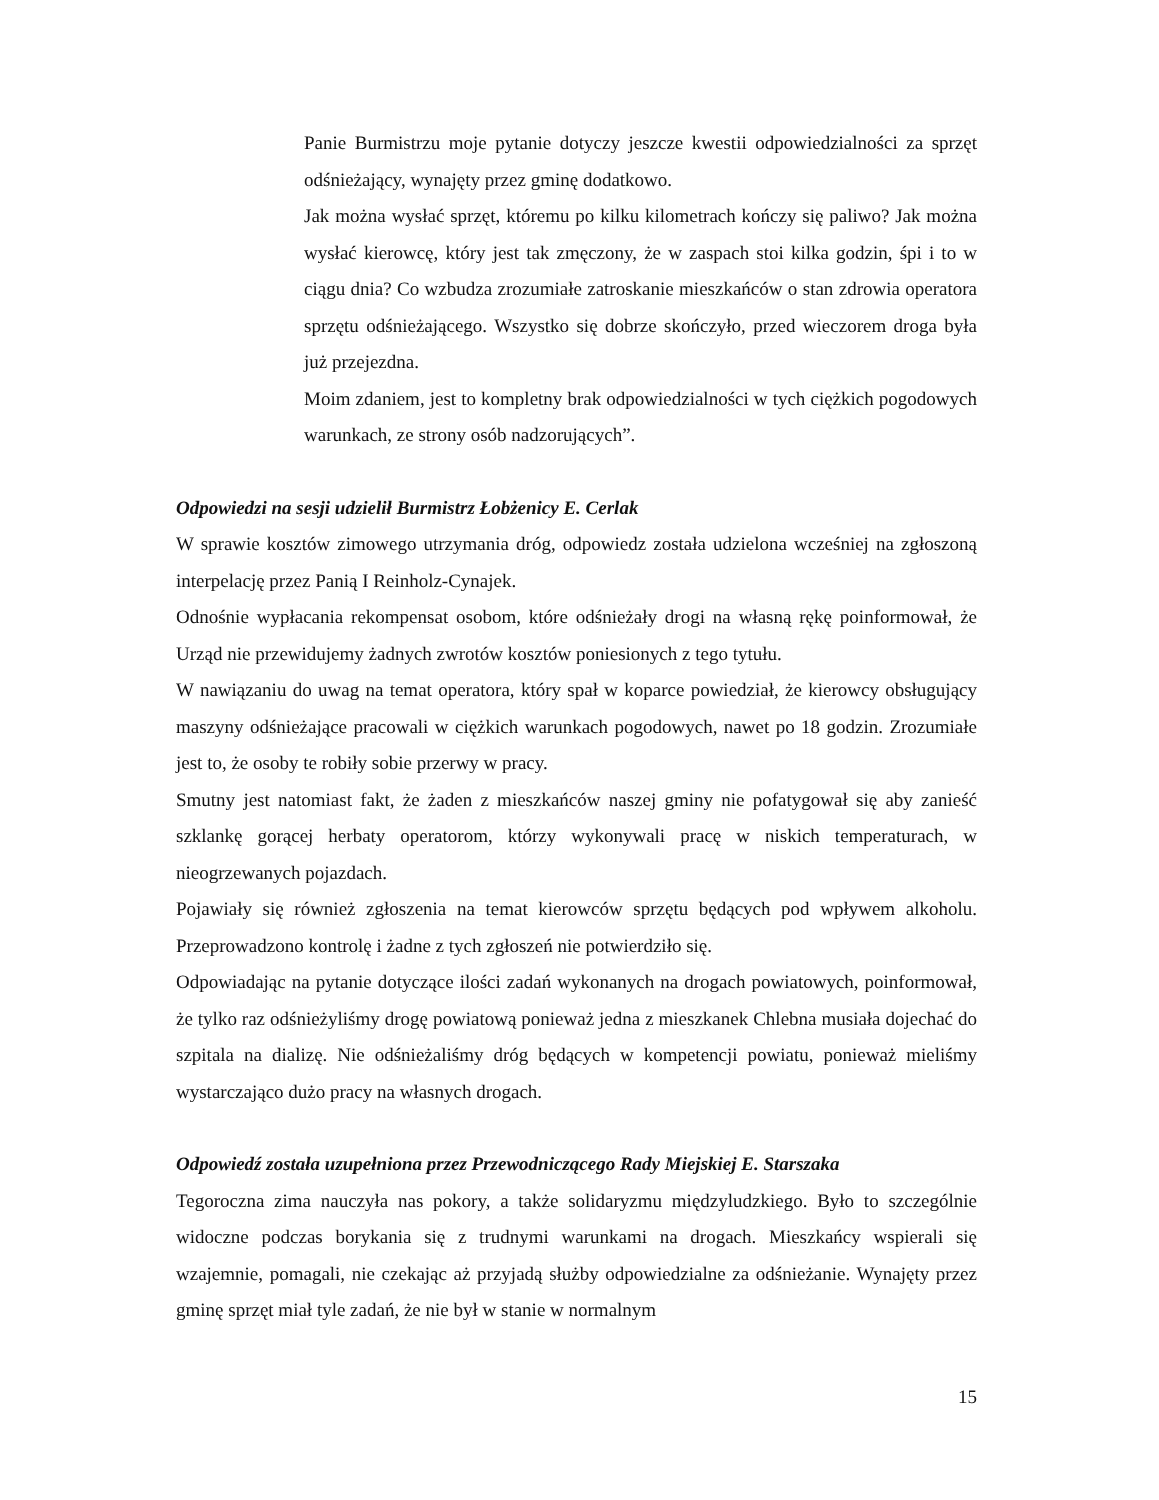Panie Burmistrzu moje pytanie dotyczy jeszcze kwestii odpowiedzialności za sprzęt odśnieżający, wynajęty przez gminę dodatkowo.
Jak można wysłać sprzęt, któremu po kilku kilometrach kończy się paliwo? Jak można wysłać kierowcę, który jest tak zmęczony, że w zaspach stoi kilka godzin, śpi i to w ciągu dnia? Co wzbudza zrozumiałe zatroskanie mieszkańców o stan zdrowia operatora sprzętu odśnieżającego. Wszystko się dobrze skończyło, przed wieczorem droga była już przejezdna.
Moim zdaniem, jest to kompletny brak odpowiedzialności w tych ciężkich pogodowych warunkach, ze strony osób nadzorujących”.
Odpowiedzi na sesji udzielił Burmistrz Łobżenicy E. Cerlak
W sprawie kosztów zimowego utrzymania dróg, odpowiedz została udzielona wcześniej na zgłoszoną interpelację przez Panią I Reinholz-Cynajek.
Odnośnie wypłacania rekompensat osobom, które odśnieżały drogi na własną rękę poinformował, że Urząd nie przewidujemy żadnych zwrotów kosztów poniesionych z tego tytułu.
W nawiązaniu do uwag na temat operatora, który spał w koparce powiedział, że kierowcy obsługujący maszyny odśnieżające pracowali w ciężkich warunkach pogodowych, nawet po 18 godzin. Zrozumiałe jest to, że osoby te robiły sobie przerwy w pracy.
Smutny jest natomiast fakt, że żaden z mieszkańców naszej gminy nie pofatygował się aby zanieść szklankę gorącej herbaty operatorom, którzy wykonywali pracę w niskich temperaturach, w nieogrzewanych pojazdach.
Pojawiały się również zgłoszenia na temat kierowców sprzętu będących pod wpływem alkoholu. Przeprowadzono kontrolę i żadne z tych zgłoszeń nie potwierdziło się.
Odpowiadając na pytanie dotyczące ilości zadań wykonanych na drogach powiatowych, poinformował, że tylko raz odśnieżyliśmy drogę powiatową ponieważ jedna z mieszkanek Chlebna musiała dojechać do szpitala na dializę. Nie odśnieżaliśmy dróg będących w kompetencji powiatu, ponieważ mieliśmy wystarczająco dużo pracy na własnych drogach.
Odpowiedź została uzupełniona przez Przewodniczącego Rady Miejskiej E. Starszaka
Tegoroczna zima nauczyła nas pokory, a także solidaryzmu międzyludzkiego. Było to szczególnie widoczne podczas borykania się z trudnymi warunkami na drogach. Mieszkańcy wspierali się wzajemnie, pomagali, nie czekając aż przyjadą służby odpowiedzialne za odśnieżanie. Wynajęty przez gminę sprzęt miał tyle zadań, że nie był w stanie w normalnym
15